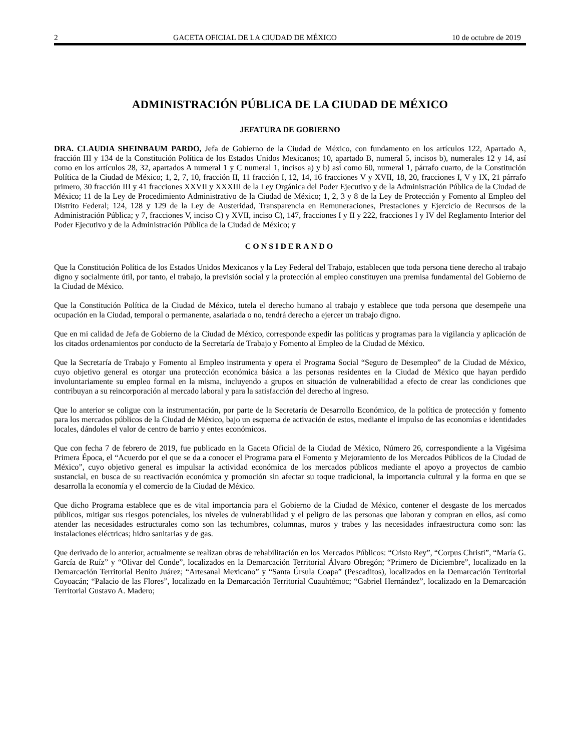2 GACETA OFICIAL DE LA CIUDAD DE MÉXICO 10 de octubre de 2019
ADMINISTRACIÓN PÚBLICA DE LA CIUDAD DE MÉXICO
JEFATURA DE GOBIERNO
DRA. CLAUDIA SHEINBAUM PARDO, Jefa de Gobierno de la Ciudad de México, con fundamento en los artículos 122, Apartado A, fracción III y 134 de la Constitución Política de los Estados Unidos Mexicanos; 10, apartado B, numeral 5, incisos b), numerales 12 y 14, así como en los artículos 28, 32, apartados A numeral 1 y C numeral 1, incisos a) y b) así como 60, numeral 1, párrafo cuarto, de la Constitución Política de la Ciudad de México; 1, 2, 7, 10, fracción II, 11 fracción I, 12, 14, 16 fracciones V y XVII, 18, 20, fracciones I, V y IX, 21 párrafo primero, 30 fracción III y 41 fracciones XXVII y XXXIII de la Ley Orgánica del Poder Ejecutivo y de la Administración Pública de la Ciudad de México; 11 de la Ley de Procedimiento Administrativo de la Ciudad de México; 1, 2, 3 y 8 de la Ley de Protección y Fomento al Empleo del Distrito Federal; 124, 128 y 129 de la Ley de Austeridad, Transparencia en Remuneraciones, Prestaciones y Ejercicio de Recursos de la Administración Pública; y 7, fracciones V, inciso C) y XVII, inciso C), 147, fracciones I y II y 222, fracciones I y IV del Reglamento Interior del Poder Ejecutivo y de la Administración Pública de la Ciudad de México; y
CONSIDERANDO
Que la Constitución Política de los Estados Unidos Mexicanos y la Ley Federal del Trabajo, establecen que toda persona tiene derecho al trabajo digno y socialmente útil, por tanto, el trabajo, la previsión social y la protección al empleo constituyen una premisa fundamental del Gobierno de la Ciudad de México.
Que la Constitución Política de la Ciudad de México, tutela el derecho humano al trabajo y establece que toda persona que desempeñe una ocupación en la Ciudad, temporal o permanente, asalariada o no, tendrá derecho a ejercer un trabajo digno.
Que en mi calidad de Jefa de Gobierno de la Ciudad de México, corresponde expedir las políticas y programas para la vigilancia y aplicación de los citados ordenamientos por conducto de la Secretaría de Trabajo y Fomento al Empleo de la Ciudad de México.
Que la Secretaría de Trabajo y Fomento al Empleo instrumenta y opera el Programa Social “Seguro de Desempleo” de la Ciudad de México, cuyo objetivo general es otorgar una protección económica básica a las personas residentes en la Ciudad de México que hayan perdido involuntariamente su empleo formal en la misma, incluyendo a grupos en situación de vulnerabilidad a efecto de crear las condiciones que contribuyan a su reincorporación al mercado laboral y para la satisfacción del derecho al ingreso.
Que lo anterior se coligue con la instrumentación, por parte de la Secretaría de Desarrollo Económico, de la política de protección y fomento para los mercados públicos de la Ciudad de México, bajo un esquema de activación de estos, mediante el impulso de las economías e identidades locales, dándoles el valor de centro de barrio y entes económicos.
Que con fecha 7 de febrero de 2019, fue publicado en la Gaceta Oficial de la Ciudad de México, Número 26, correspondiente a la Vigésima Primera Época, el “Acuerdo por el que se da a conocer el Programa para el Fomento y Mejoramiento de los Mercados Públicos de la Ciudad de México”, cuyo objetivo general es impulsar la actividad económica de los mercados públicos mediante el apoyo a proyectos de cambio sustancial, en busca de su reactivación económica y promoción sin afectar su toque tradicional, la importancia cultural y la forma en que se desarrolla la economía y el comercio de la Ciudad de México.
Que dicho Programa establece que es de vital importancia para el Gobierno de la Ciudad de México, contener el desgaste de los mercados públicos, mitigar sus riesgos potenciales, los niveles de vulnerabilidad y el peligro de las personas que laboran y compran en ellos, así como atender las necesidades estructurales como son las techumbres, columnas, muros y trabes y las necesidades infraestructura como son: las instalaciones eléctricas; hidro sanitarias y de gas.
Que derivado de lo anterior, actualmente se realizan obras de rehabilitación en los Mercados Públicos: “Cristo Rey”, “Corpus Christi”, “María G. García de Ruíz” y “Olivar del Conde”, localizados en la Demarcación Territorial Álvaro Obregón; “Primero de Diciembre”, localizado en la Demarcación Territorial Benito Juárez; “Artesanal Mexicano” y “Santa Úrsula Coapa” (Pescaditos), localizados en la Demarcación Territorial Coyoacán; “Palacio de las Flores”, localizado en la Demarcación Territorial Cuauhtémoc; “Gabriel Hernández”, localizado en la Demarcación Territorial Gustavo A. Madero;